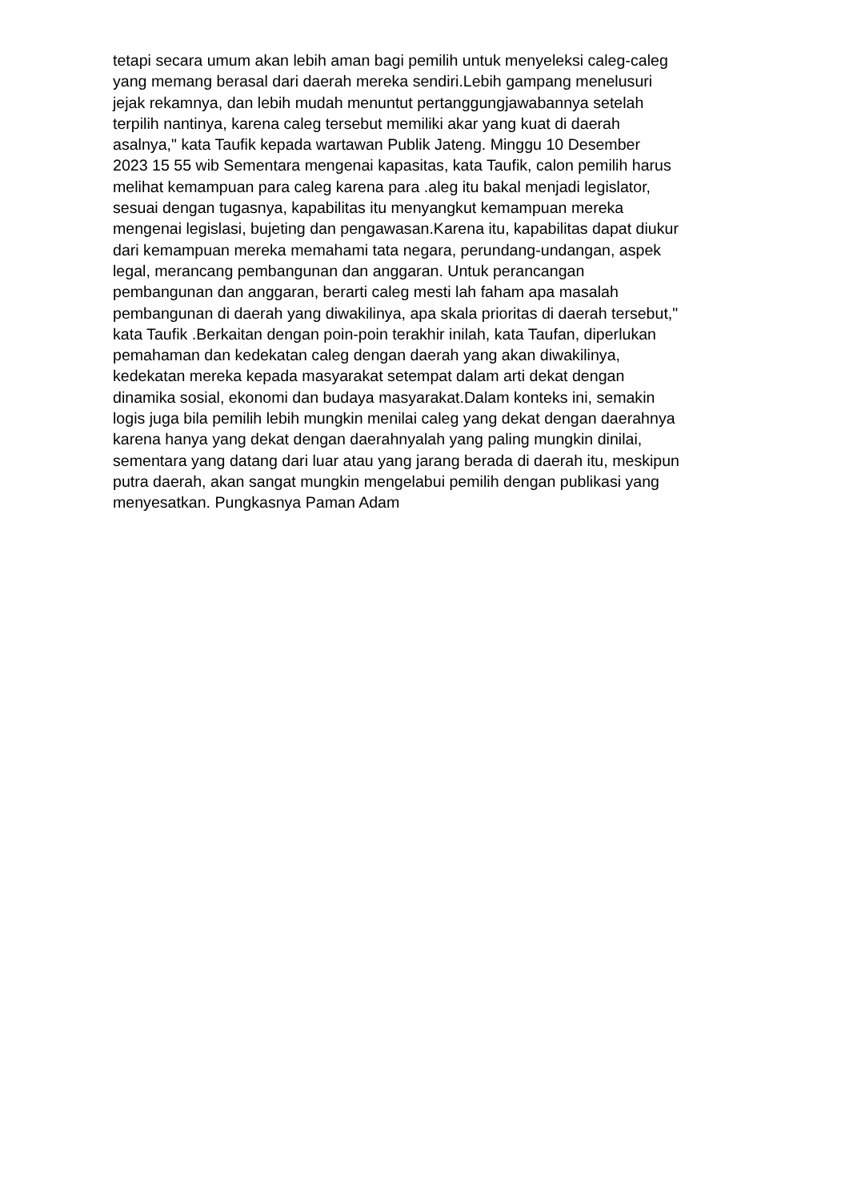tetapi secara umum akan lebih aman bagi pemilih untuk menyeleksi caleg-caleg
yang memang berasal dari daerah mereka sendiri.Lebih gampang menelusuri
jejak rekamnya, dan lebih mudah menuntut pertanggungjawabannya setelah
terpilih nantinya, karena caleg tersebut memiliki akar yang kuat di daerah
asalnya," kata Taufik kepada wartawan Publik Jateng. Minggu 10 Desember
2023 15 55 wib Sementara mengenai kapasitas, kata Taufik, calon pemilih harus
melihat kemampuan para caleg karena para .aleg itu bakal menjadi legislator,
sesuai dengan tugasnya, kapabilitas itu menyangkut kemampuan mereka
mengenai legislasi, bujeting dan pengawasan.Karena itu, kapabilitas dapat diukur
dari kemampuan mereka memahami tata negara, perundang-undangan, aspek
legal, merancang pembangunan dan anggaran. Untuk perancangan
pembangunan dan anggaran, berarti caleg mesti lah faham apa masalah
pembangunan di daerah yang diwakilinya, apa skala prioritas di daerah tersebut,"
kata Taufik .Berkaitan dengan poin-poin terakhir inilah, kata Taufan, diperlukan
pemahaman dan kedekatan caleg dengan daerah yang akan diwakilinya,
kedekatan mereka kepada masyarakat setempat dalam arti dekat dengan
dinamika sosial, ekonomi dan budaya masyarakat.Dalam konteks ini, semakin
logis juga bila pemilih lebih mungkin menilai caleg yang dekat dengan daerahnya
karena hanya yang dekat dengan daerahnyalah yang paling mungkin dinilai,
sementara yang datang dari luar atau yang jarang berada di daerah itu, meskipun
putra daerah, akan sangat mungkin mengelabui pemilih dengan publikasi yang
menyesatkan. Pungkasnya Paman Adam